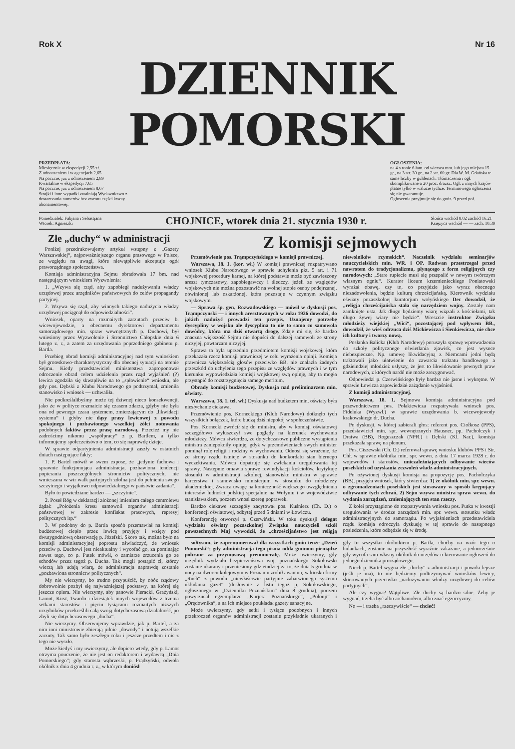Rok X Nr 16
DZIENNIK POMORSKI
PRZEDPŁATA:
Miesięcznie w ekspedycji 2,55 zł.
Z odnoszeniem i w agencjach 2,65
Na poczcie, już z odnoszeniem 2,89
Kwartalnie w ekspedycji 7,65
Na poczcie, już z odnoszeniem 8,67
Strajki i inne wypadki zwalniają Wydawnictwo z dostarczania numerów bez zwrotu części kwoty abonamentowej.
OGŁOSZENIA:
na 4 s ronie 6 łam. od wiersza mm. lub jego miejsca 15 gr., na 3 str. 30 gr., na 2 str. 60 gr. Dla W. M. Gdańska te same liczby w guldenach. Tłómaczenia i ogł. skomplikowane o 20 proc. droższ. Ogł. z innych krajów płatne tylko w walucie tychże. Terminowego ogłoszenia się nie gwarantuje.
Ogłoszenia przyjmuje się do godz. 9 przed poł.
Poniedziałek: Fabjana i Sebastjana
Wtorek: Agnieszki
CHOJNICE, wtorek dnia 21. stycznia 1930 r.
Słońca wschód 8.02 zachód 16.21
Księżyca wschód — — zach. 10.39
Złe „duchy“ w administracji
Poniżej przedrukowujemy artykuł wstępny z „Gazety Warszawskiej“, najpoważniejszego organu prasowego w Polsce, ze względu na uwagi, które niewątpliwie akceptuje ogół praworządnego społeczeństwa.
Komisja administracyjna Sejmu obradowała 17 bm. nad następującym wnioskiem Wyzwolenia:
1. „Wzywa się rząd, aby zapobiegł nadużywaniu władzy urzędowej przez urzędników państwowych do celów propagandy partyjnej.
2. Wzywa się rząd, aby winnych takiego nadużycia władzy urzędowej pociągnął do odpowiedzialności“.
Wniosek, oparty na rozmaitych zarzutach przeciw b. wicewojewodzie, a obecnemu dyrektorowi departamentu samorządowego min. spraw wewnętrznych p. Duchowi, był wniesiony przez Wyzwolenie i Stronnictwo Chłopskie dnia 6 lutego z. r., a zatem za urzędowania poprzedniego gabinetu p. Bartla.
Przebieg obrad komisji administracyjnej nad tym wnioskiem był groteskowo-charakterystyczny dla obecnej sytuacji na terenie Sejmu. Kiedy przedstawiciel ministerstwa zaproponował odroczenie obrad celem udzielenia przez rząd wyjaśnień (?) lewica zgodziła się skwapliwie na to „spławienie“ wniosku, ale gdy pos. Dębski z Klubu Narodowego go podtrzymał, zmieniła stanowisko i wniosek — uchwaliła.
Nie podkreślalibyśmy może tej dziwnej nieco konsekwencji, jako że w polityce rozmaicie się czasem zdarza, gdyby nie była ona od pewnego czasu systemem, zmierzającym do „likwidacji systemu“ i gdyby nie dąsy prasy lewicowej z powodu spokojnego i pozbawionego wszelkiej żółci notowania podobnych faktów przez prasę narodową. Przecież my nie zadrościmy nikomu „współpracy“ z p. Bartlem, a tylko informujemy społeczeństwo o tem, co się naprawdę dzieje.
W sprawie odpartyjnienia administracji zaszły w ostatnich dniach następujące fakty:
1. P. Bartel mówił w swem expose, że „jedynie fachowa i sprawnie funkcjonująca administracja, pozbawiona tendencji popierania poszczególnych stronnictw politycznych, nie wmieszana w wir walk partyjnych zdolna jest do pełnienia swego szczytnego i wyjątkowo odpowiedzialnego w państwie zadania“.
Było to powiedziane bardzo — „szczytnie“.
2. Poseł Róg w deklaracji złożonej imieniem całego centrolewu żądał: „Położenia kresu samowoli organów administracji państwowej w zakresie konfiskat prasowych, represyj politycznych itp.“
3. W podobny do p. Bartla sposób przemawiał na komisji budżetowej ciepło przez lewicę przyjęty i wzięty pod dwutygodniową obserwację p. Józefski. Skoro tak, można było na komisji administracyjnej poprostu oświadczyć, że wniosek przeciw p. Duchowi jest nieaktualny i wycofać go, za pominając nawet tego, co p. Putek mówił, o zamiarze zrzucenia go ze schodów przez tegoż p. Ducha. Tak mogli postąpić ci, którzy wierzą lub udają wiarę, że administracja naprawdę zostanie „pozbawiona stronnictw politycznych“.
My nie wierzymy, bo trudno przypuścić, by obóz rządowy dobrowolnie pozbył się najważniejszej podstawy, na której się jeszcze opiera. Nie wierzymy, aby panowie Pieracki, Grażyński, Lamot, Kirst, Twardo i dziesiątek innych wojewodów z trzema setkami starostów i pięciu tysiącami rozmaitych niższych urzędników przekreślili całą swoją dotychczasową działalność, po zbyli się dotychczasowego „ducha“.
Nie wierzymy. Obserwujemy wprawdzie, jak p. Bartel, a za nim inni ministrowie zbierają pilnie „dowody“ i notują wszelkie zarzuty. Tak samo było zeszłego roku i jeszcze przedtem i nic z tego nie wyszło.
Może kiedyś i my uwierzymy, ale dopiero wtedy, gdy p. Lamot otrzyma pouczenie, że nie jest on redaktorem i wydawcą „Dnia Pomorskiego“; gdy starosta wąbrzeski, p. Prądzyński, odwoła okólnik z dnia 4 grudnia r. z., w którym doniósł
Z komisji sejmowych
Przemówienie pos. Trąmpczyńskiego w komisji prawniczej.
Warszawa, 18. 1. (kor. wł.) W komisji prawniczej rozpatrywano wniosek Klubu Narodowego w sprawie uchylenia pkt. 5 art. i 71 wojskowej procedury karnej, na której podstawie może być zawieszony areszt tymczasowy, zapobiegawczy i śledczy, jeżeli ze względów wojskowych nie można pozostawić na wolnej stopie osoby podejrzanej, obwinionej lub oskarżonej, która pozostaje w czynnym związku wojskowym.
— Sprawa śp. gen. Rozwadowskiego — mówił w dyskusji pos. Trąmpczynski — i innych aresztowanych w roku 1926 dowodzi, do jakich nadużyć prowadzi ten przepis. Uznajemy potrzebę dyscypliny w wojsku ale dyscyplina to nie to samo co samowola dowódcy, która ma dziś otwartą drogę. Zdaje mi się, że bardzo znaczna większość Sejmu nie dopuści do dalszej samowoli ze strony niczyjej, powtarzam niczyjej.
Sprawa ta była uprzednio przedmiotem komisji wojskowej, która przekazała rzecz komisji prawniczej w celu wyrażenia opinji. Komisja prawnicza większością głosów przeciwko BB. nie znalazła żadnych przeszkód do uchylenia tego przepisu ze względów prawnych i w tym kierunku wypowiedziała komisji wojskowej swą opinję, aby ta mogła przystąpić do rozstrzygnięcia samego meritum.
Obrady komisji budżetowej. Dyskusja nad preliminarzem min. oświaty.
Warszawa, 18. 1. tel. wł.) Dyskusja nad budżetem min. oświaty była niesłychanie ciekawa.
Przemówienie pos. Korneckiego (Klub Narodowy) dotknęło tych wszystkich bolączek, które budzą dziś niepokój w społeczeństwie.
Pos. Kornecki zwrócił się do ministra, aby w komisji oświatowej szczegółowo wyłuszczył swe poglądy na kierunek wychowania młodzieży. Mówca stwierdza, że dotychczasowe publiczne wystąpienia ministra zaniepokoiły opinję, gdyż w przemówieniach swych minister pominął rolę religji i rodziny w wychowaniu. Odnosi się wrażenie, że ze strony rządu istnieje w stosunku do konkordatu stan biernego wyczekiwania. Mówca dopatruje się zwlekania uregulowania tej sprawy. Następnie omawia sprawę rewindykacji kościołów, krytykuje stosunki w administracji szkolnej, stanowisko ministra w sprawie harcerstwa i stanowisko ministerjum w stosunku do młodzieży akademickiej. Zwraca uwagę na konieczność większego uwzględnienia interesów ludności polskiej specjalnie na Wołyniu i w województwie stanisławskiem, poczem wnosi szereg poprawek.
Bardzo ciekawe szczegóły zacytował pos. Kuśnierz (Ch. D.) o konferencji oświatowej, odbytej przed 5 dniami w Łowiczu.
Konferencję otworzył p. Czerwiński. W toku dyskusji delegat wydziału oświaty pozaszkolnej Związku nauczycieli szkół powszechnych Maj wywodził, że „chrześcijaństwo jest religją niewolników rzymskich“. Naczelnik wydziału seminarjów nauczycielskich min. WR. i OP. Radwan przestrzegał przed nawrotem do tradycjonalizmu, płynącego z form religijnych czy narodowych: „Stare rupiecie musi się przepalić w nowym twórczym własnym ogniu“. Kurator liceum krzemienieckiego Poniatowski wyrażał obawę, czy to, co przyjdzie jako wyraz obecnego niezadowolenia, będzie kulturą chrześcijańską. Kierownik wydziału oświaty pozaszkolnej kuratorjum wołyńskiego Dec dowodził, że „religja chrześcijańska stała się narzędziem wojny. Zostały nam zamknięte usta. Jak długo będziemy wiarę wiązali z kościołami, tak długo żywej wiary nie będzie“. Wreszcie instruktor Związku młodzieży wiejskiej „Wici“, pozostającej pod wpływem BB., dowodził, że wieś odrzuca dziś Mickiewicza i Sienkiewicza, nie chce ich kultury i tworzy nową.
Posłanka Balicka (Klub Narodowy) poruszyła sprawę wprowadzenia do szkoły politycznego oświetlania zjawisk, co jest wysoce niebezpieczne. Np. umowę likwidacyjną z Niemcami jedni będą traktowali jako ułatwienie do zawarcia traktatu handlowego a gdzieindziej młodzież usłyszy, że jest to likwidowanie pewnych praw narodowych, z których nardó nie może zrezygnować.
Odpowiedzi p. Czerwińskiego były bardzo nie jasne i wykrętne. W sprawie Łowicza zapowiedział zażądanie wyjaśnień.
Z komisji administracyjnej.
Warszawa, 18. 1. Sejmowa komisja administracyjna pod przewodnictwem pos. Polakiewicza rozpatrywała wniosek pos. Fideluka (Wyzwl.) w sprawie urzędowania b. wicewojewody krakowskiego dr. Ducha.
Po dyskusji, w której zabierali głos: referent pos. Ciołkosz (PPS), przedstawiciel min. spr. wewnętrznych Hausner, pp. Pacholczyk i Dratwa (BB), Roguszczak (NPR.) i Dębski (Kl. Nar.), komisja przekazała sprawę na plenum.
Pos. Ciszewski (Ch. D.) referował sprawę wniosku klubów PPS i Str. Chł. w sprawie okólnika min. spr. wewn. z dnia 17 marca 1928 r. do wojewodów i starostów, uniezależniających odbywanie wieców poselskich od uzyskania zezwoleń władz administracyjnych.
Po ożywionej dyskusji komisja na propozycję pos. Pacholczyka (BB), przyjęła wniosek, który stwierdza: 1) że okólnik min. spr. wewn. o zgromadzeniach poselskich jest stosowany w sposób krępujący odbywanie tych zebrań, 2) Sejm wzywa ministra spraw wewn. do wydania zarządzeń, zmieniających ten stan rzeczy.
Z kolei przystąpiono do rozpatrywania wniosku pos. Putka w kwestji uregulowania w drodze zarządzeń min. spr. wewn. stosunku władz administracyjnych do samorządu. Po wyjaśnieniach przedstawiciela rządu komisja odroczyła dyskusję w tej sprawie do następnego posiedzenia, które odbędzie się w środę.
sołtysom, że zaprenumerował dla wszystkich gmin tenże „Dzień Pomorski“; gdy administracja tego pisma odda gminom pieniądze pobrane za przymusową prenumeratę. Może uwierzymy, gdy urzędnik wydziału bezpieczeństwa woj. poznańskiego Sokołowski zostanie ukarany i przeniesiony gdzieindziej za to, że dnia 5 grudnia w nocy na dworcu kolejowym w Poznaniu zrobił awanturę w kiosku firmy „Ruch“ z powodu „niewłaściwie partyjnie zabarwionego systemu układania gazet“ (dosłownie z listu tegoż p. Sokołowskiego, ogłoszonego w „Dzienniku Poznańskim“ dnia 8 grudnia), poczem powyrzucał egzemplarze „Kurjera Poznańskiego“, „Polonji“ i „Orędownika“, a na ich miejsce poukładał gazety sanacyjne.
Może uwierzymy, gdy setki i tysiące podobnych i innych przekroczeń organów administracji zostanie przykładnie ukaranych i gdy to wszystko okólnikiem p. Bartla, choćby na wzór tego o hulankach, zostanie na przyszłość wyraźnie zakazane, a jednocześnie gdy wycofa sam własny okólnik do urzędów o kierowanie ogłoszeń do jednego dziennika prorządowego.
Niech p. Bartel wygna złe „duchy“ z administracji i powoła lepsze (jeśli je ma), to nie będziemy podtrzymywać wniosków lewicy, skierowanych przeciwko „nadużywaniu władzy urzędowej do celów partyjnych“.
Ale czy wygna? Wątpliwe. Złe duchy są bardzo silne. Żeby je wygnać, trzeba być albo archaniołem, albo znać egzorcyzmy.
No — i trzeba „rzeczywiście“ — chcieć!